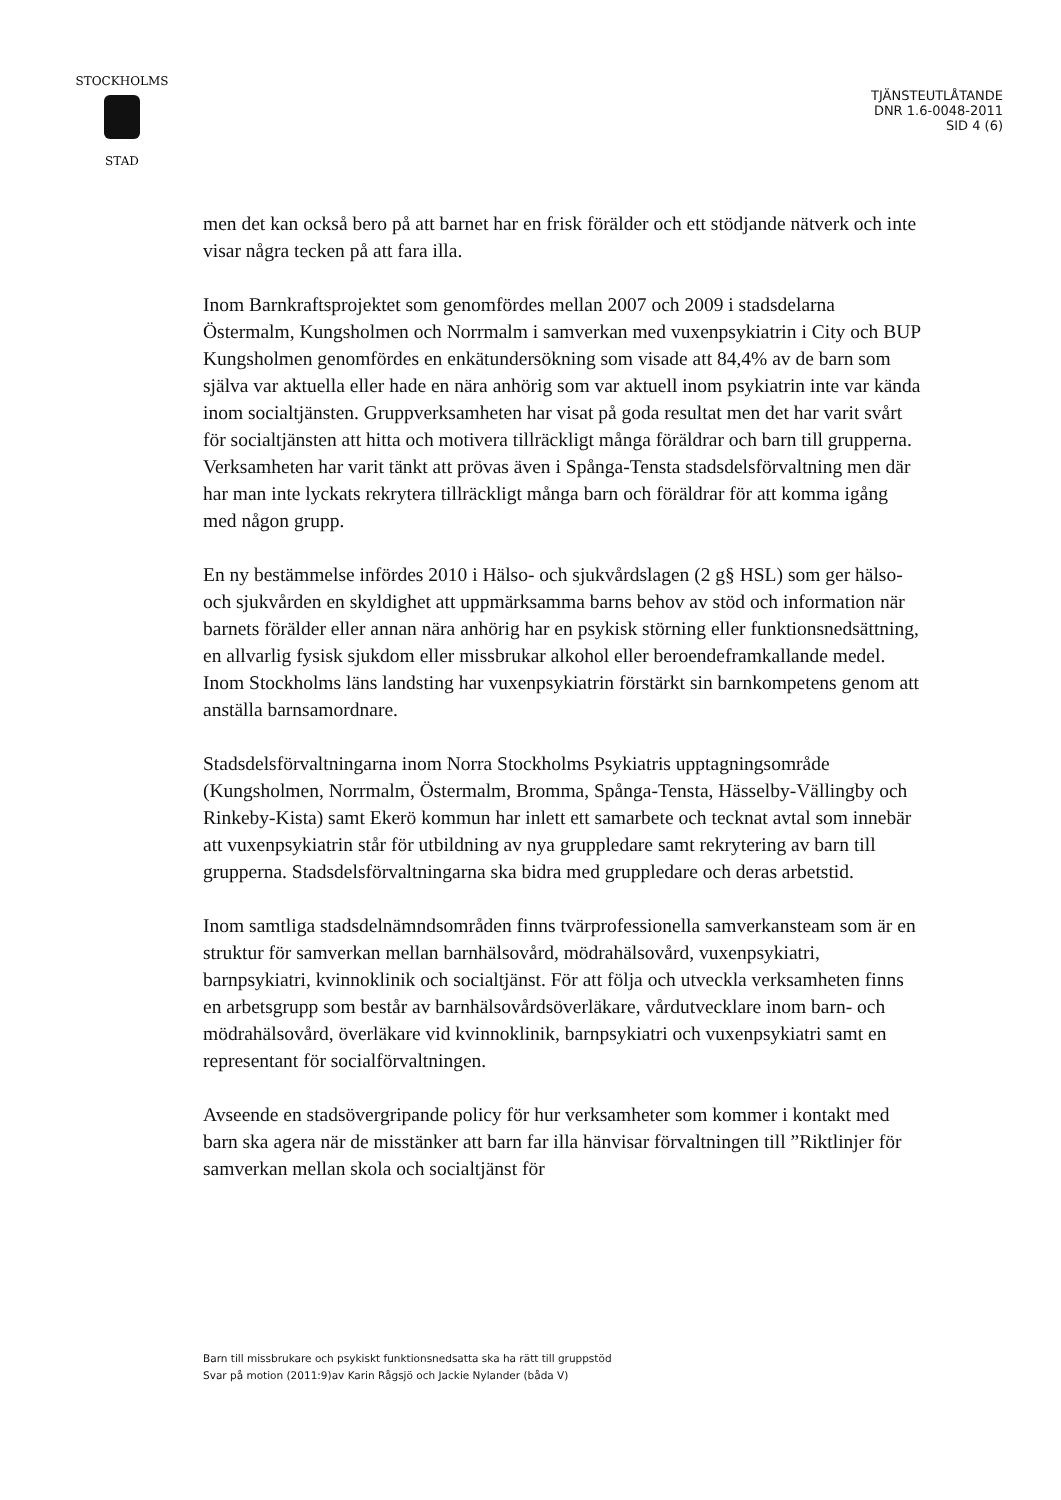STOCKHOLMS
STAD
TJÄNSTEUTLÅTANDE
DNR 1.6-0048-2011
SID 4 (6)
men det kan också bero på att barnet har en frisk förälder och ett stödjande nätverk och inte visar några tecken på att fara illa.
Inom Barnkraftsprojektet som genomfördes mellan 2007 och 2009 i stadsdelarna Östermalm, Kungsholmen och Norrmalm i samverkan med vuxenpsykiatrin i City och BUP Kungsholmen genomfördes en enkätundersökning som visade att 84,4% av de barn som själva var aktuella eller hade en nära anhörig som var aktuell inom psykiatrin inte var kända inom socialtjänsten. Gruppverksamheten har visat på goda resultat men det har varit svårt för socialtjänsten att hitta och motivera tillräckligt många föräldrar och barn till grupperna. Verksamheten har varit tänkt att prövas även i Spånga-Tensta stadsdelsförvaltning men där har man inte lyckats rekrytera tillräckligt många barn och föräldrar för att komma igång med någon grupp.
En ny bestämmelse infördes 2010 i Hälso- och sjukvårdslagen (2 g§ HSL) som ger hälso- och sjukvården en skyldighet att uppmärksamma barns behov av stöd och information när barnets förälder eller annan nära anhörig har en psykisk störning eller funktionsnedsättning, en allvarlig fysisk sjukdom eller missbrukar alkohol eller beroendeframkallande medel. Inom Stockholms läns landsting har vuxenpsykiatrin förstärkt sin barnkompetens genom att anställa barnsamordnare.
Stadsdelsförvaltningarna inom Norra Stockholms Psykiatris upptagningsområde (Kungsholmen, Norrmalm, Östermalm, Bromma, Spånga-Tensta, Hässelby-Vällingby och Rinkeby-Kista) samt Ekerö kommun har inlett ett samarbete och tecknat avtal som innebär att vuxenpsykiatrin står för utbildning av nya gruppledare samt rekrytering av barn till grupperna. Stadsdelsförvaltningarna ska bidra med gruppledare och deras arbetstid.
Inom samtliga stadsdelnämndsområden finns tvärprofessionella samverkansteam som är en struktur för samverkan mellan barnhälsovård, mödrahälsovård, vuxenpsykiatri, barnpsykiatri, kvinnoklinik och socialtjänst. För att följa och utveckla verksamheten finns en arbetsgrupp som består av barnhälsovårdsöverläkare, vårdutvecklare inom barn- och mödrahälsovård, överläkare vid kvinnoklinik, barnpsykiatri och vuxenpsykiatri samt en representant för socialförvaltningen.
Avseende en stadsövergripande policy för hur verksamheter som kommer i kontakt med barn ska agera när de misstänker att barn far illa hänvisar förvaltningen till ”Riktlinjer för samverkan mellan skola och socialtjänst för
Barn till missbrukare och psykiskt funktionsnedsatta ska ha rätt till gruppstöd
Svar på motion (2011:9)av Karin Rågsjö och Jackie Nylander (båda V)